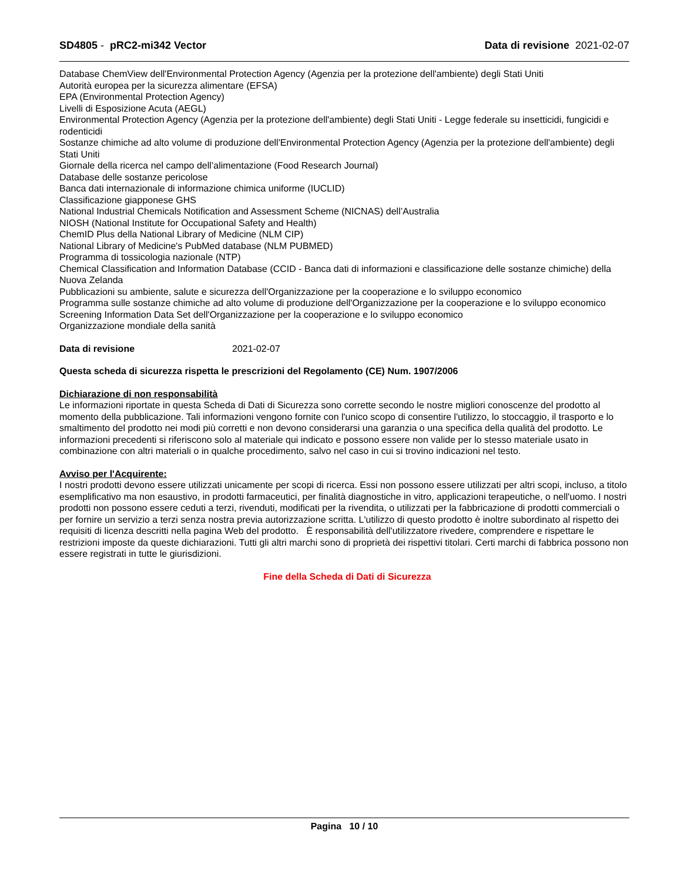SD4805 - pRC2-mi342 Vector Data di revisione 2021-02-07
Database ChemView dell'Environmental Protection Agency (Agenzia per la protezione dell'ambiente) degli Stati Uniti
Autorità europea per la sicurezza alimentare (EFSA)
EPA (Environmental Protection Agency)
Livelli di Esposizione Acuta (AEGL)
Environmental Protection Agency (Agenzia per la protezione dell'ambiente) degli Stati Uniti - Legge federale su insetticidi, fungicidi e rodenticidi
Sostanze chimiche ad alto volume di produzione dell'Environmental Protection Agency (Agenzia per la protezione dell'ambiente) degli Stati Uniti
Giornale della ricerca nel campo dell’alimentazione (Food Research Journal)
Database delle sostanze pericolose
Banca dati internazionale di informazione chimica uniforme (IUCLID)
Classificazione giapponese GHS
National Industrial Chemicals Notification and Assessment Scheme (NICNAS) dell’Australia
NIOSH (National Institute for Occupational Safety and Health)
ChemID Plus della National Library of Medicine (NLM CIP)
National Library of Medicine's PubMed database (NLM PUBMED)
Programma di tossicologia nazionale (NTP)
Chemical Classification and Information Database (CCID - Banca dati di informazioni e classificazione delle sostanze chimiche) della Nuova Zelanda
Pubblicazioni su ambiente, salute e sicurezza dell'Organizzazione per la cooperazione e lo sviluppo economico
Programma sulle sostanze chimiche ad alto volume di produzione dell'Organizzazione per la cooperazione e lo sviluppo economico
Screening Information Data Set dell'Organizzazione per la cooperazione e lo sviluppo economico
Organizzazione mondiale della sanità
Data di revisione 2021-02-07
Questa scheda di sicurezza rispetta le prescrizioni del Regolamento (CE) Num. 1907/2006
Dichiarazione di non responsabilità
Le informazioni riportate in questa Scheda di Dati di Sicurezza sono corrette secondo le nostre migliori conoscenze del prodotto al momento della pubblicazione. Tali informazioni vengono fornite con l'unico scopo di consentire l'utilizzo, lo stoccaggio, il trasporto e lo smaltimento del prodotto nei modi più corretti e non devono considerarsi una garanzia o una specifica della qualità del prodotto. Le informazioni precedenti si riferiscono solo al materiale qui indicato e possono essere non valide per lo stesso materiale usato in combinazione con altri materiali o in qualche procedimento, salvo nel caso in cui si trovino indicazioni nel testo.
Avviso per l'Acquirente:
I nostri prodotti devono essere utilizzati unicamente per scopi di ricerca. Essi non possono essere utilizzati per altri scopi, incluso, a titolo esemplificativo ma non esaustivo, in prodotti farmaceutici, per finalità diagnostiche in vitro, applicazioni terapeutiche, o nell'uomo. I nostri prodotti non possono essere ceduti a terzi, rivenduti, modificati per la rivendita, o utilizzati per la fabbricazione di prodotti commerciali o per fornire un servizio a terzi senza nostra previa autorizzazione scritta. L'utilizzo di questo prodotto è inoltre subordinato al rispetto dei requisiti di licenza descritti nella pagina Web del prodotto. È responsabilità dell'utilizzatore rivedere, comprendere e rispettare le restrizioni imposte da queste dichiarazioni. Tutti gli altri marchi sono di proprietà dei rispettivi titolari. Certi marchi di fabbrica possono non essere registrati in tutte le giurisdizioni.
Fine della Scheda di Dati di Sicurezza
Pagina 10 / 10